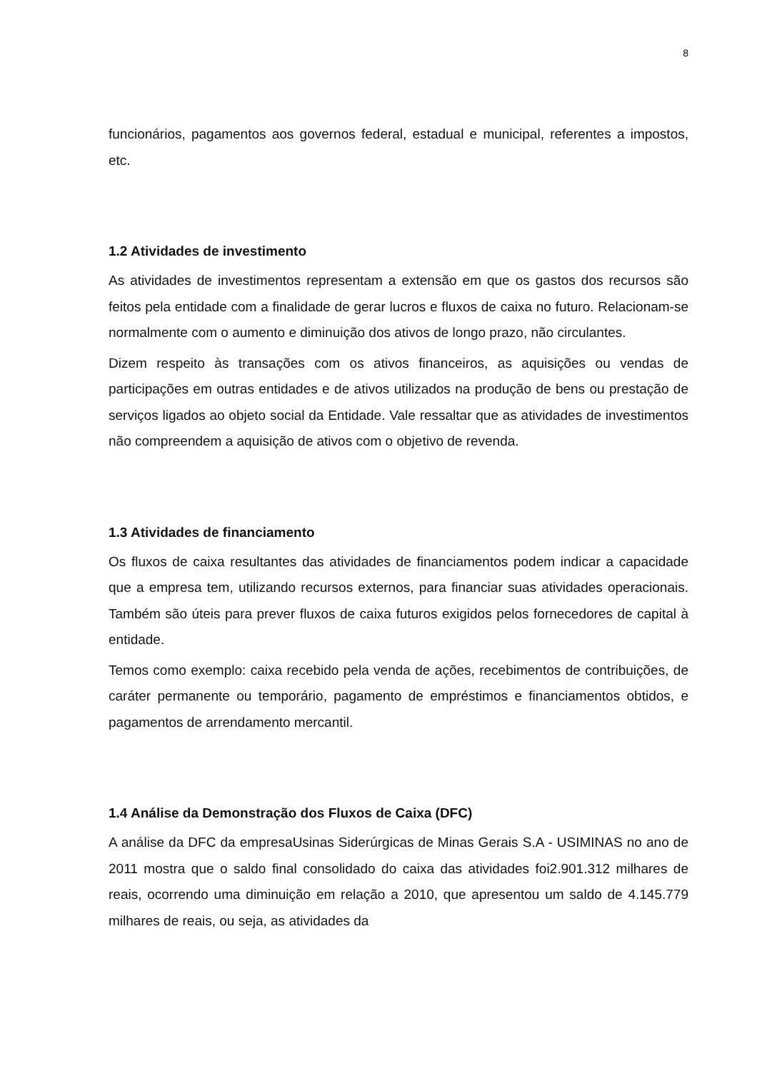8
funcionários, pagamentos aos governos federal, estadual e municipal, referentes a impostos, etc.
1.2 Atividades de investimento
As atividades de investimentos representam a extensão em que os gastos dos recursos são feitos pela entidade com a finalidade de gerar lucros e fluxos de caixa no futuro. Relacionam-se normalmente com o aumento e diminuição dos ativos de longo prazo, não circulantes.
Dizem respeito às transações com os ativos financeiros, as aquisições ou vendas de participações em outras entidades e de ativos utilizados na produção de bens ou prestação de serviços ligados ao objeto social da Entidade. Vale ressaltar que as atividades de investimentos não compreendem a aquisição de ativos com o objetivo de revenda.
1.3 Atividades de financiamento
Os fluxos de caixa resultantes das atividades de financiamentos podem indicar a capacidade que a empresa tem, utilizando recursos externos, para financiar suas atividades operacionais. Também são úteis para prever fluxos de caixa futuros exigidos pelos fornecedores de capital à entidade.
Temos como exemplo: caixa recebido pela venda de ações, recebimentos de contribuições, de caráter permanente ou temporário, pagamento de empréstimos e financiamentos obtidos, e pagamentos de arrendamento mercantil.
1.4 Análise da Demonstração dos Fluxos de Caixa (DFC)
A análise da DFC da empresaUsinas Siderúrgicas de Minas Gerais S.A - USIMINAS no ano de 2011 mostra que o saldo final consolidado do caixa das atividades foi2.901.312 milhares de reais, ocorrendo uma diminuição em relação a 2010, que apresentou um saldo de 4.145.779 milhares de reais, ou seja, as atividades da